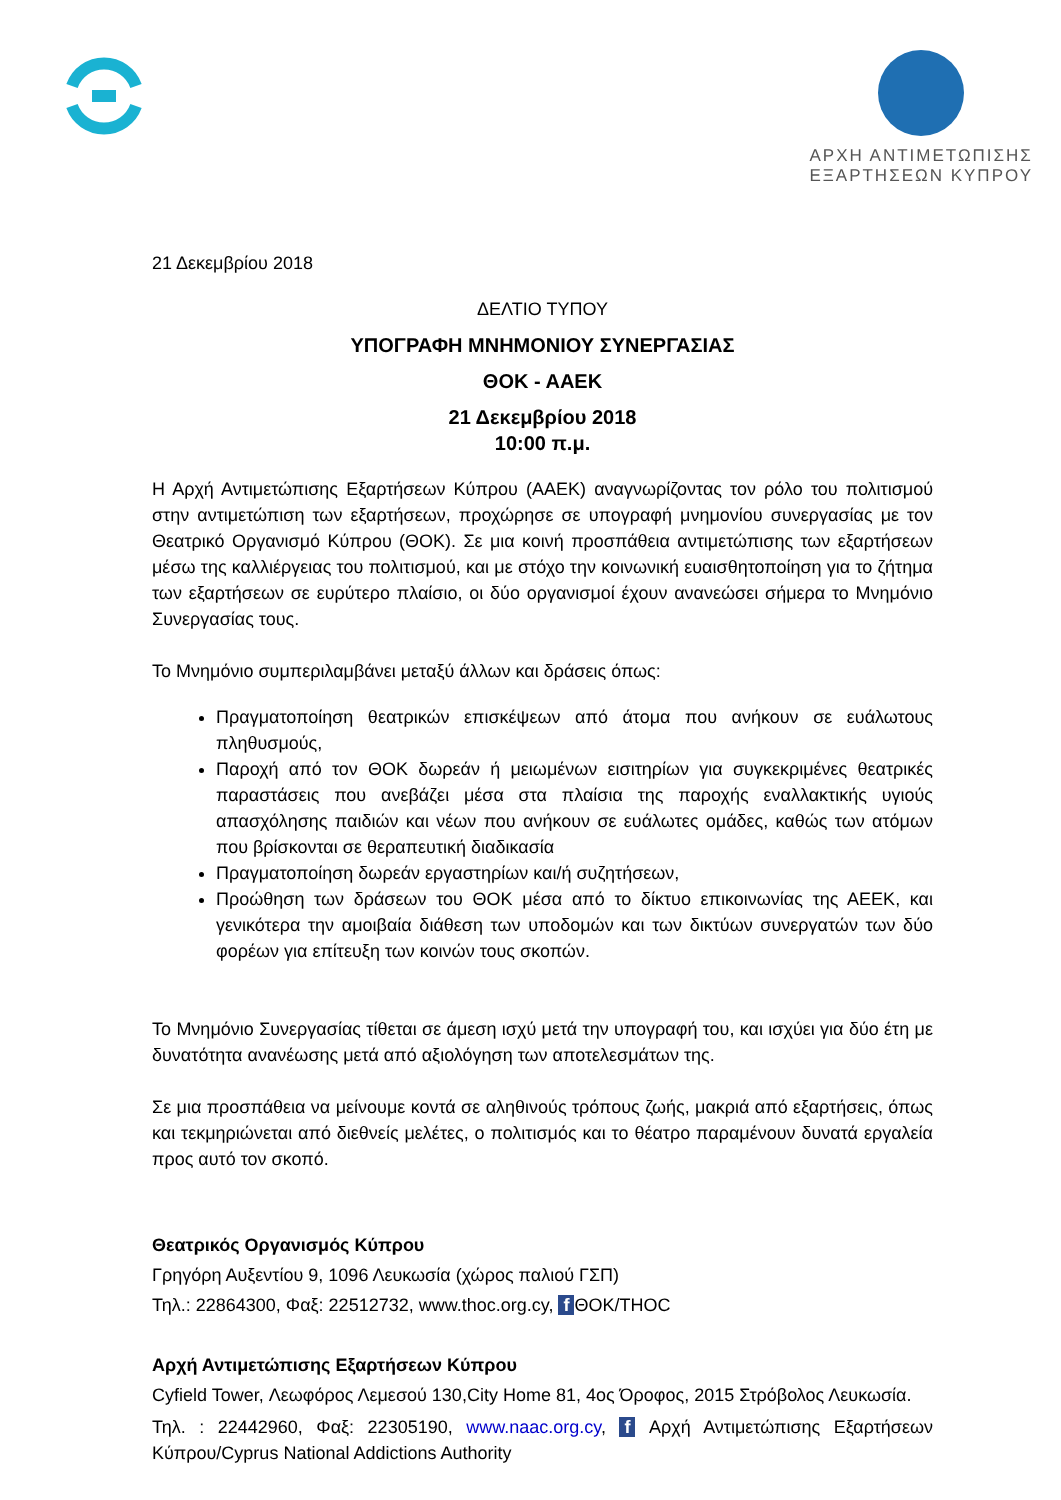ΑΡΧΗ ΑΝΤΙΜΕΤΩΠΙΣΗΣ
ΕΞΑΡΤΗΣΕΩΝ ΚΥΠΡΟΥ
21 Δεκεμβρίου 2018
ΔΕΛΤΙΟ ΤΥΠΟΥ
ΥΠΟΓΡΑΦΗ ΜΝΗΜΟΝΙΟΥ ΣΥΝΕΡΓΑΣΙΑΣ
ΘΟΚ - ΑΑΕΚ
21 Δεκεμβρίου 2018
10:00 π.μ.
Η Αρχή Αντιμετώπισης Εξαρτήσεων Κύπρου (ΑΑΕΚ) αναγνωρίζοντας τον ρόλο του πολιτισμού στην αντιμετώπιση των εξαρτήσεων, προχώρησε σε υπογραφή μνημονίου συνεργασίας με τον Θεατρικό Οργανισμό Κύπρου (ΘΟΚ). Σε μια κοινή προσπάθεια αντιμετώπισης των εξαρτήσεων μέσω της καλλιέργειας του πολιτισμού, και με στόχο την κοινωνική ευαισθητοποίηση για το ζήτημα των εξαρτήσεων σε ευρύτερο πλαίσιο, οι δύο οργανισμοί έχουν ανανεώσει σήμερα το Μνημόνιο Συνεργασίας τους.
Το Μνημόνιο συμπεριλαμβάνει μεταξύ άλλων και δράσεις όπως:
Πραγματοποίηση θεατρικών επισκέψεων από άτομα που ανήκουν σε ευάλωτους πληθυσμούς,
Παροχή από τον ΘΟΚ δωρεάν ή μειωμένων εισιτηρίων για συγκεκριμένες θεατρικές παραστάσεις που ανεβάζει μέσα στα πλαίσια της παροχής εναλλακτικής υγιούς απασχόλησης παιδιών και νέων που ανήκουν σε ευάλωτες ομάδες, καθώς των ατόμων που βρίσκονται σε θεραπευτική διαδικασία
Πραγματοποίηση δωρεάν εργαστηρίων και/ή συζητήσεων,
Προώθηση των δράσεων του ΘΟΚ μέσα από το δίκτυο επικοινωνίας της ΑΕΕΚ, και γενικότερα την αμοιβαία διάθεση των υποδομών και των δικτύων συνεργατών των δύο φορέων για επίτευξη των κοινών τους σκοπών.
Το Μνημόνιο Συνεργασίας τίθεται σε άμεση ισχύ μετά την υπογραφή του, και ισχύει για δύο έτη με δυνατότητα ανανέωσης μετά από αξιολόγηση των αποτελεσμάτων της.
Σε μια προσπάθεια να μείνουμε κοντά σε αληθινούς τρόπους ζωής, μακριά από εξαρτήσεις, όπως και τεκμηριώνεται από διεθνείς μελέτες, ο πολιτισμός και το θέατρο παραμένουν δυνατά εργαλεία προς αυτό τον σκοπό.
Θεατρικός Οργανισμός Κύπρου
Γρηγόρη Αυξεντίου 9, 1096 Λευκωσία (χώρος παλιού ΓΣΠ)
Τηλ.: 22864300, Φαξ: 22512732, www.thoc.org.cy, f ΘΟΚ/THOC
Αρχή Αντιμετώπισης Εξαρτήσεων Κύπρου
Cyfield Tower, Λεωφόρος Λεμεσού 130,City Home 81, 4ος Όροφος, 2015 Στρόβολος Λευκωσία.
Τηλ. : 22442960, Φαξ: 22305190, www.naac.org.cy, f Αρχή Αντιμετώπισης Εξαρτήσεων Κύπρου/Cyprus National Addictions Authority